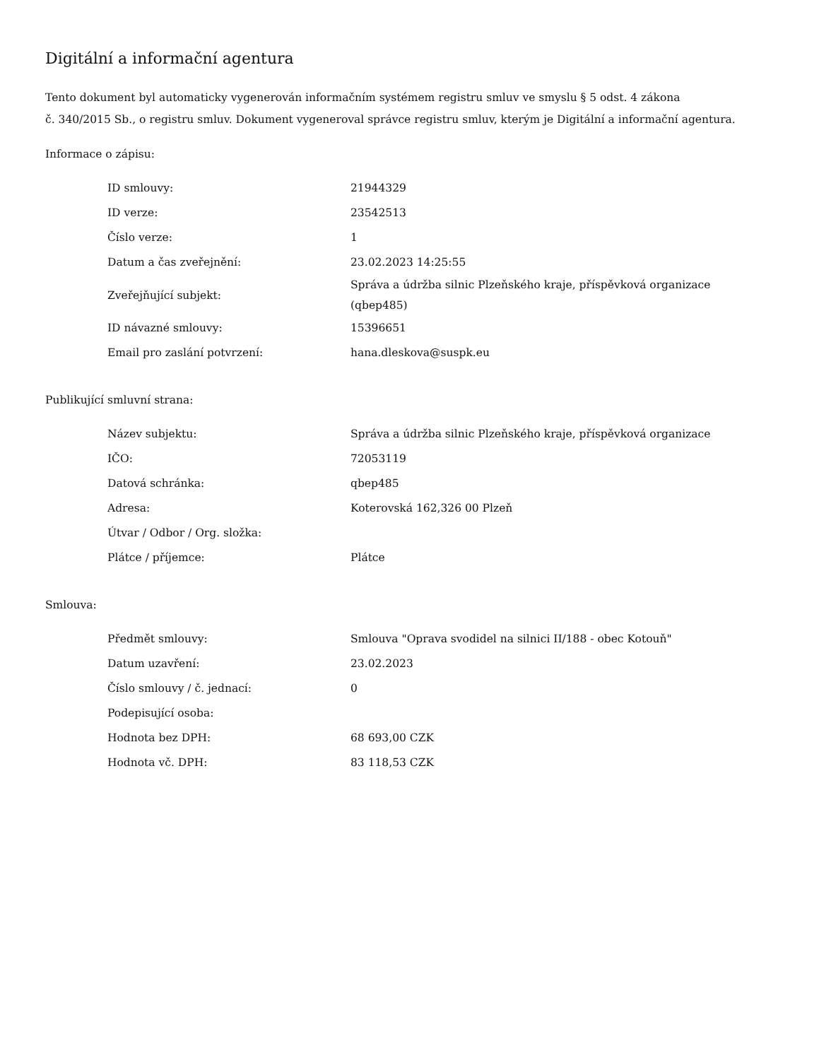Digitální a informační agentura
Tento dokument byl automaticky vygenerován informačním systémem registru smluv ve smyslu § 5 odst. 4 zákona
č. 340/2015 Sb., o registru smluv. Dokument vygeneroval správce registru smluv, kterým je Digitální a informační agentura.
Informace o zápisu:
| ID smlouvy: | 21944329 |
| ID verze: | 23542513 |
| Číslo verze: | 1 |
| Datum a čas zveřejnění: | 23.02.2023 14:25:55 |
| Zveřejňující subjekt: | Správa a údržba silnic Plzeňského kraje, příspěvková organizace (qbep485) |
| ID návazné smlouvy: | 15396651 |
| Email pro zaslání potvrzení: | hana.dleskova@suspk.eu |
Publikující smluvní strana:
| Název subjektu: | Správa a údržba silnic Plzeňského kraje, příspěvková organizace |
| IČO: | 72053119 |
| Datová schránka: | qbep485 |
| Adresa: | Koterovská 162,326 00 Plzeň |
| Útvar / Odbor / Org. složka: | |
| Plátce / příjemce: | Plátce |
Smlouva:
| Předmět smlouvy: | Smlouva "Oprava svodidel na silnici II/188 - obec Kotouň" |
| Datum uzavření: | 23.02.2023 |
| Číslo smlouvy / č. jednací: | 0 |
| Podepisující osoba: | |
| Hodnota bez DPH: | 68 693,00 CZK |
| Hodnota vč. DPH: | 83 118,53 CZK |